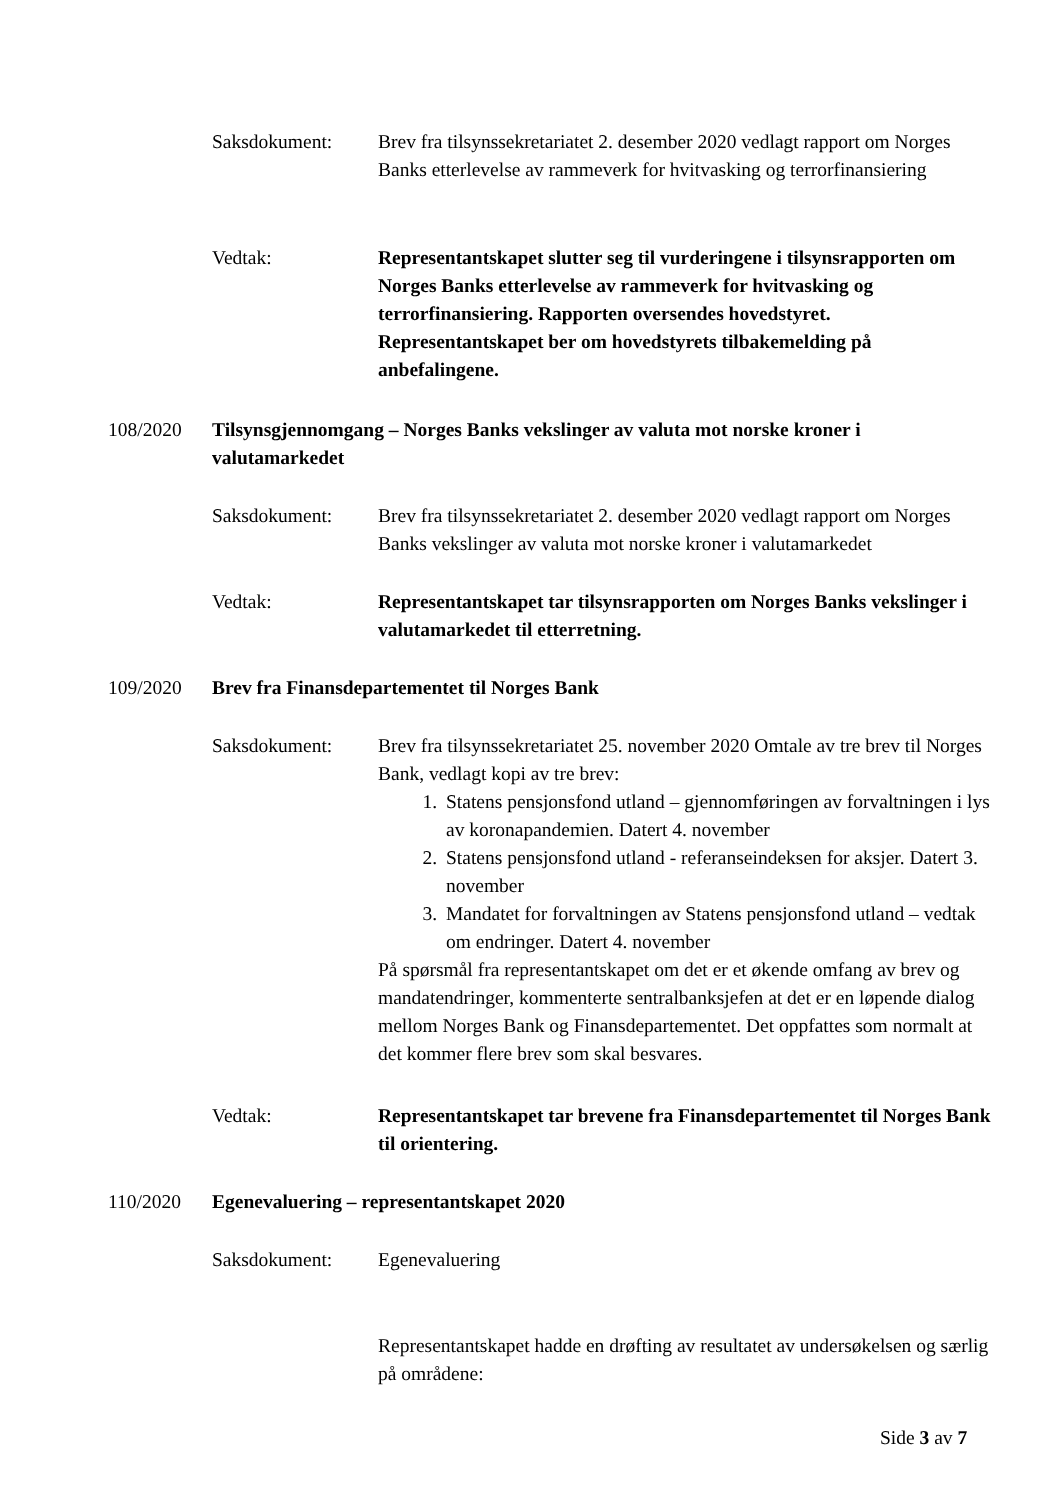Saksdokument: Brev fra tilsynssekretariatet 2. desember 2020 vedlagt rapport om Norges Banks etterlevelse av rammeverk for hvitvasking og terrorfinansiering
Vedtak: Representantskapet slutter seg til vurderingene i tilsynsrapporten om Norges Banks etterlevelse av rammeverk for hvitvasking og terrorfinansiering. Rapporten oversendes hovedstyret. Representantskapet ber om hovedstyrets tilbakemelding på anbefalingene.
108/2020 Tilsynsgjennomgang – Norges Banks vekslinger av valuta mot norske kroner i valutamarkedet
Saksdokument: Brev fra tilsynssekretariatet 2. desember 2020 vedlagt rapport om Norges Banks vekslinger av valuta mot norske kroner i valutamarkedet
Vedtak: Representantskapet tar tilsynsrapporten om Norges Banks vekslinger i valutamarkedet til etterretning.
109/2020 Brev fra Finansdepartementet til Norges Bank
Saksdokument: Brev fra tilsynssekretariatet 25. november 2020 Omtale av tre brev til Norges Bank, vedlagt kopi av tre brev:
1. Statens pensjonsfond utland – gjennomføringen av forvaltningen i lys av koronapandemien. Datert 4. november
2. Statens pensjonsfond utland - referanseindeksen for aksjer. Datert 3. november
3. Mandatet for forvaltningen av Statens pensjonsfond utland – vedtak om endringer. Datert 4. november
På spørsmål fra representantskapet om det er et økende omfang av brev og mandatendringer, kommenterte sentralbanksjefen at det er en løpende dialog mellom Norges Bank og Finansdepartementet. Det oppfattes som normalt at det kommer flere brev som skal besvares.
Vedtak: Representantskapet tar brevene fra Finansdepartementet til Norges Bank til orientering.
110/2020 Egenevaluering – representantskapet 2020
Saksdokument: Egenevaluering
Representantskapet hadde en drøfting av resultatet av undersøkelsen og særlig på områdene:
Side 3 av 7